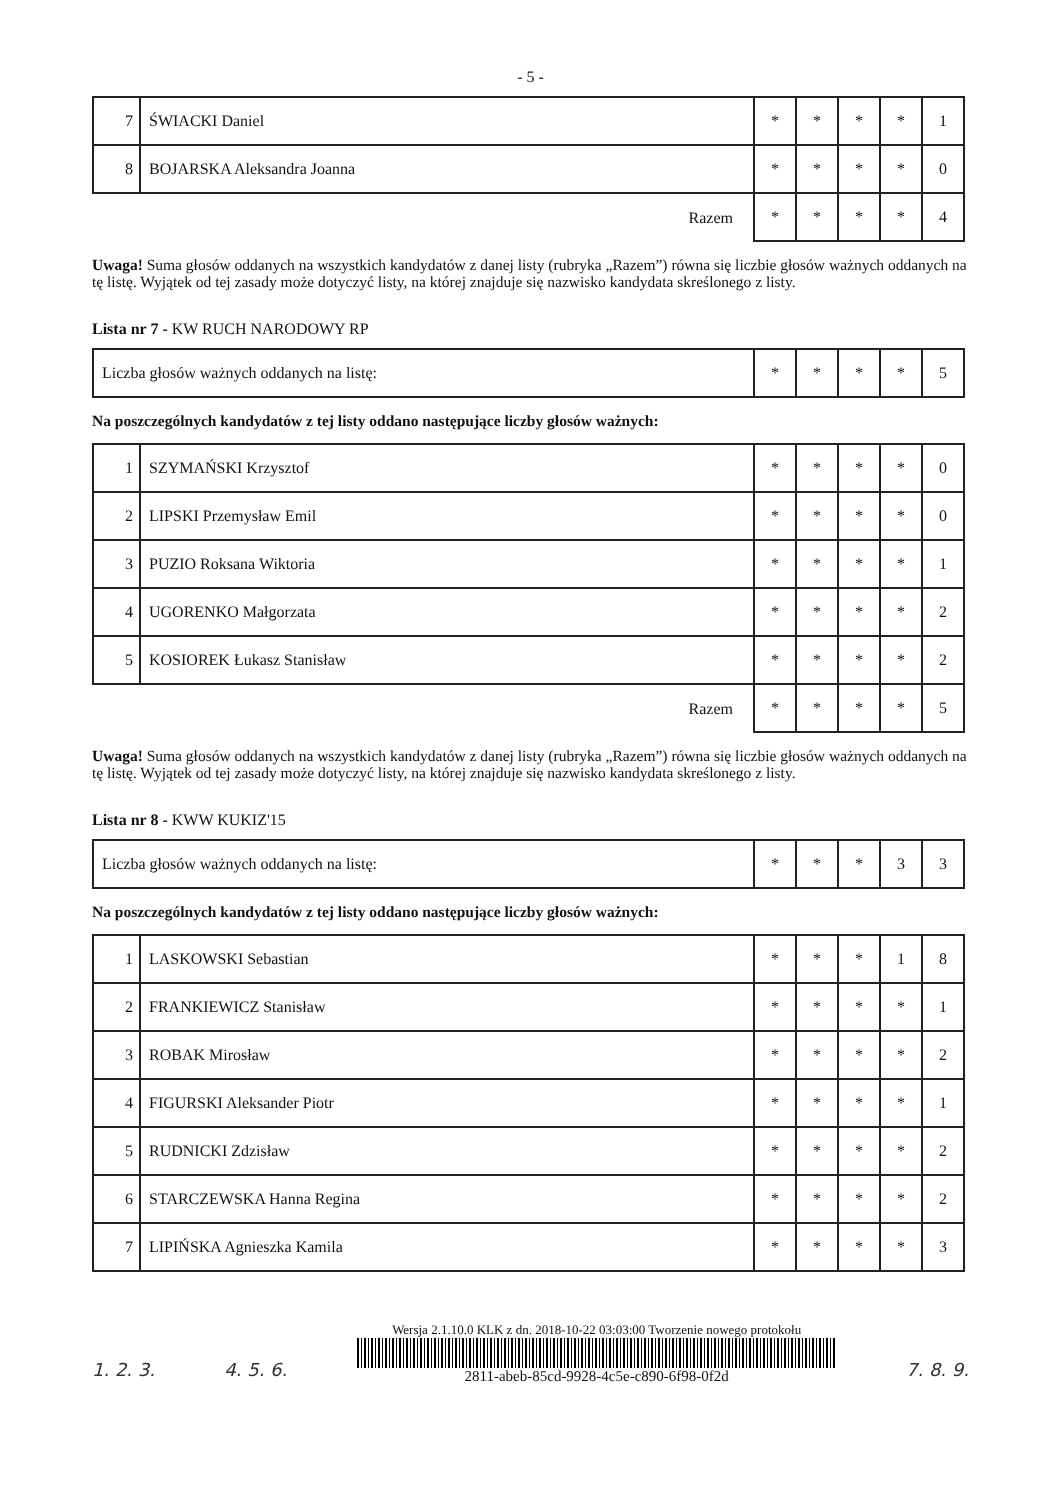- 5 -
| 7 | ŚWIACKI Daniel | * | * | * | * | 1 |
| 8 | BOJARSKA Aleksandra Joanna | * | * | * | * | 0 |
| Razem | | * | * | * | * | 4 |
Uwaga! Suma głosów oddanych na wszystkich kandydatów z danej listy (rubryka „Razem”) równa się liczbie głosów ważnych oddanych na tę listę. Wyjątek od tej zasady może dotyczyć listy, na której znajduje się nazwisko kandydata skreślonego z listy.
Lista nr 7 - KW RUCH NARODOWY RP
| Liczba głosów ważnych oddanych na listę: | * | * | * | * | 5 |
Na poszczególnych kandydatów z tej listy oddano następujące liczby głosów ważnych:
| 1 | SZYMAŃSKI Krzysztof | * | * | * | * | 0 |
| 2 | LIPSKI Przemysław Emil | * | * | * | * | 0 |
| 3 | PUZIO Roksana Wiktoria | * | * | * | * | 1 |
| 4 | UGORENKO Małgorzata | * | * | * | * | 2 |
| 5 | KOSIOREK Łukasz Stanisław | * | * | * | * | 2 |
| Razem | | * | * | * | * | 5 |
Uwaga! Suma głosów oddanych na wszystkich kandydatów z danej listy (rubryka „Razem”) równa się liczbie głosów ważnych oddanych na tę listę. Wyjątek od tej zasady może dotyczyć listy, na której znajduje się nazwisko kandydata skreślonego z listy.
Lista nr 8 - KWW KUKIZ'15
| Liczba głosów ważnych oddanych na listę: | * | * | * | 3 | 3 |
Na poszczególnych kandydatów z tej listy oddano następujące liczby głosów ważnych:
| 1 | LASKOWSKI Sebastian | * | * | * | 1 | 8 |
| 2 | FRANKIEWICZ Stanisław | * | * | * | * | 1 |
| 3 | ROBAK Mirosław | * | * | * | * | 2 |
| 4 | FIGURSKI Aleksander Piotr | * | * | * | * | 1 |
| 5 | RUDNICKI Zdzisław | * | * | * | * | 2 |
| 6 | STARCZEWSKA Hanna Regina | * | * | * | * | 2 |
| 7 | LIPIŃSKA Agnieszka Kamila | * | * | * | * | 3 |
1. 2. 3.
4. 5. 6.
Wersja 2.1.10.0 KLK z dn. 2018-10-22 03:03:00 Tworzenie nowego protokołu
2811-abeb-85cd-9928-4c5e-c890-6f98-0f2d
7. 8. 9.